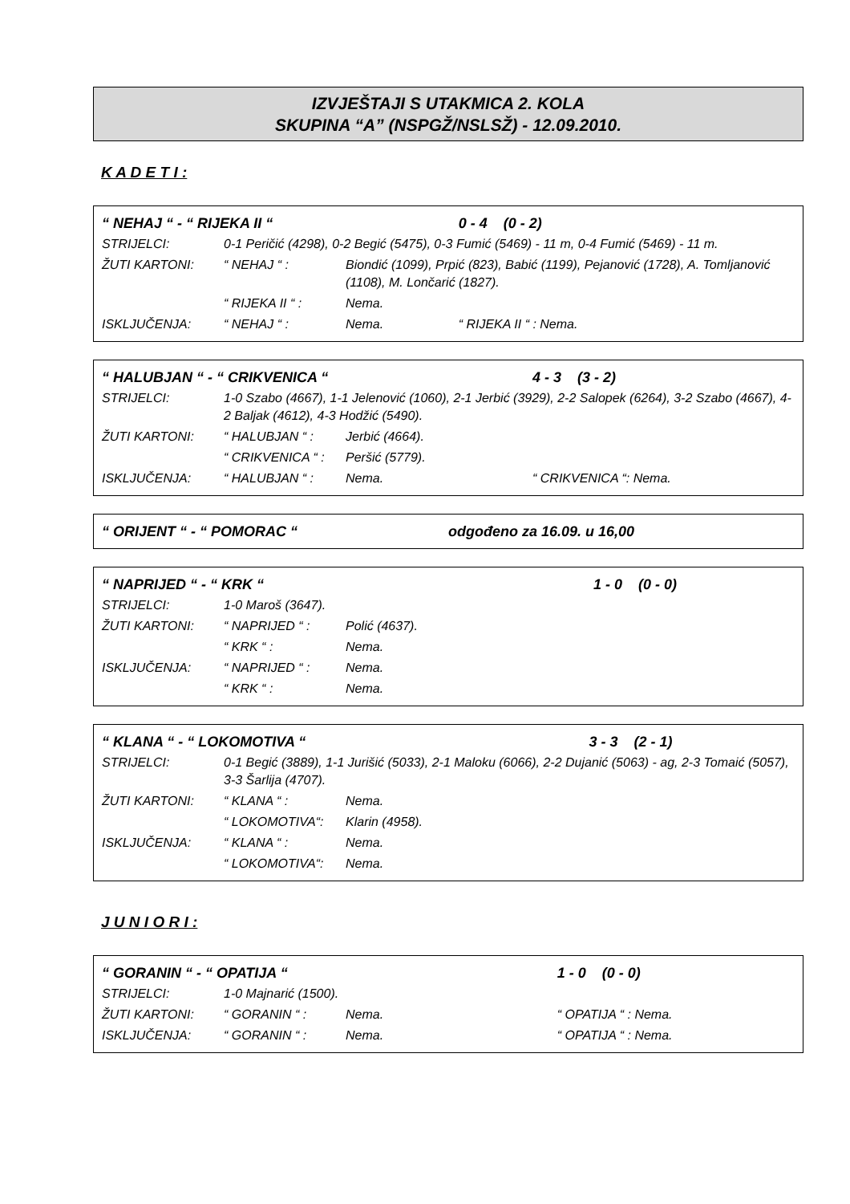IZVJEŠTAJI S UTAKMICA 2. KOLA
SKUPINA “A” (NSPGŽ/NSLSŽ) - 12.09.2010.
K A D E T I :
| “ NEHAJ “ - “ RIJEKA II “ | | | 0 - 4 (0 - 2) |
| STRIJELCI: | 0-1 Peričić (4298), 0-2 Begić (5475), 0-3 Fumić (5469) - 11 m, 0-4 Fumić (5469) - 11 m. | | |
| ŽUTI KARTONI: | “ NEHAJ “ : | Biondić (1099), Prpić (823), Babić (1199), Pejanović (1728), A. Tomljanović (1108), M. Lončarić (1827). | |
| | “ RIJEKA II “ : | Nema. | |
| ISKLJUČENJA: | “ NEHAJ “ : | Nema. | “ RIJEKA II “ : Nema. |
| “ HALUBJAN “ - “ CRIKVENICA “ | | | 4 - 3 (3 - 2) |
| STRIJELCI: | 1-0 Szabo (4667), 1-1 Jelenović (1060), 2-1 Jerbić (3929), 2-2 Salopek (6264), 3-2 Szabo (4667), 4-2 Baljak (4612), 4-3 Hodžić (5490). | | |
| ŽUTI KARTONI: | “ HALUBJAN “ : | Jerbić (4664). | |
| | “ CRIKVENICA “ : | Peršić (5779). | |
| ISKLJUČENJA: | “ HALUBJAN “ : | Nema. | “ CRIKVENICA “: Nema. |
| “ ORIJENT “ - “ POMORAC “ | odgođeno za 16.09. u 16,00 |
| “ NAPRIJED “ - “ KRK “ | | | 1 - 0 (0 - 0) |
| STRIJELCI: | 1-0 Maroš (3647). | | |
| ŽUTI KARTONI: | “ NAPRIJED “ : | Polić (4637). | |
| | “ KRK “ : | Nema. | |
| ISKLJUČENJA: | “ NAPRIJED “ : | Nema. | |
| | “ KRK “ : | Nema. | |
| “ KLANA “ - “ LOKOMOTIVA “ | | | 3 - 3 (2 - 1) |
| STRIJELCI: | 0-1 Begić (3889), 1-1 Jurišić (5033), 2-1 Maloku (6066), 2-2 Dujanić (5063) - ag, 2-3 Tomaić (5057), 3-3 Šarlija (4707). | | |
| ŽUTI KARTONI: | “ KLANA “ : | Nema. | |
| | “ LOKOMOTIVA“: | Klarin (4958). | |
| ISKLJUČENJA: | “ KLANA “ : | Nema. | |
| | “ LOKOMOTIVA“: | Nema. | |
J U N I O R I :
| “ GORANIN “ - “ OPATIJA “ | | | 1 - 0 (0 - 0) |
| STRIJELCI: | 1-0 Majnarić (1500). | | |
| ŽUTI KARTONI: | “ GORANIN “ : | Nema. | “ OPATIJA “ : Nema. |
| ISKLJUČENJA: | “ GORANIN “ : | Nema. | “ OPATIJA “ : Nema. |